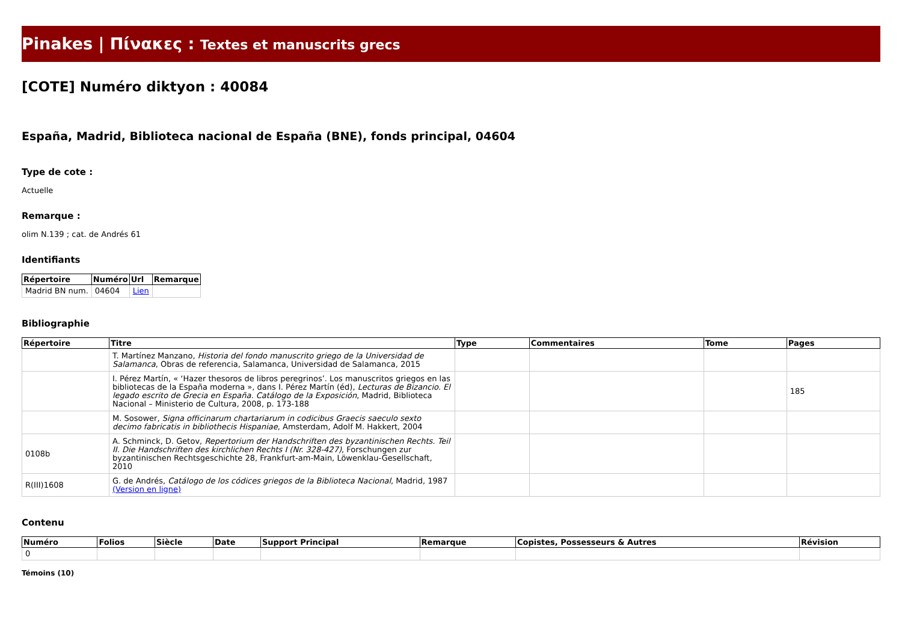Pinakes | Πίνακες : Textes et manuscrits grecs
[COTE] Numéro diktyon : 40084
España, Madrid, Biblioteca nacional de España (BNE), fonds principal, 04604
Type de cote :
Actuelle
Remarque :
olim N.139 ; cat. de Andrés 61
Identifiants
| Répertoire | Numéro | Url | Remarque |
| --- | --- | --- | --- |
| Madrid BN num. | 04604 | Lien | |
Bibliographie
| Répertoire | Titre | Type | Commentaires | Tome | Pages |
| --- | --- | --- | --- | --- | --- |
| | T. Martínez Manzano, Historia del fondo manuscrito griego de la Universidad de Salamanca , Obras de referencia, Salamanca, Universidad de Salamanca, 2015 | | | | |
| | I. Pérez Martín, « ‘Hazer thesoros de libros peregrinos’. Los manuscritos griegos en las bibliotecas de la España moderna », dans I. Pérez Martín (éd), Lecturas de Bizancio. El legado escrito de Grecia en España. Catálogo de la Exposición , Madrid, Biblioteca Nacional – Ministerio de Cultura, 2008, p. 173-188 | | | | 185 |
| | M. Sosower, Signa officinarum chartariarum in codicibus Graecis saeculo sexto decimo fabricatis in bibliothecis Hispaniae , Amsterdam, Adolf M. Hakkert, 2004 | | | | |
| 0108b | A. Schminck, D. Getov, Repertorium der Handschriften des byzantinischen Rechts. Teil II. Die Handschriften des kirchlichen Rechts I (Nr. 328-427) , Forschungen zur byzantinischen Rechtsgeschichte 28, Frankfurt-am-Main, Löwenklau-Gesellschaft, 2010 | | | | |
| R(III)1608 | G. de Andrés, Catálogo de los códices griegos de la Biblioteca Nacional , Madrid, 1987 (Version en ligne) | | | | |
Contenu
| Numéro | Folios | Siècle | Date | Support Principal | Remarque | Copistes, Possesseurs & Autres | Révision |
| --- | --- | --- | --- | --- | --- | --- | --- |
| 0 | | | | | | | |
Témoins (10)